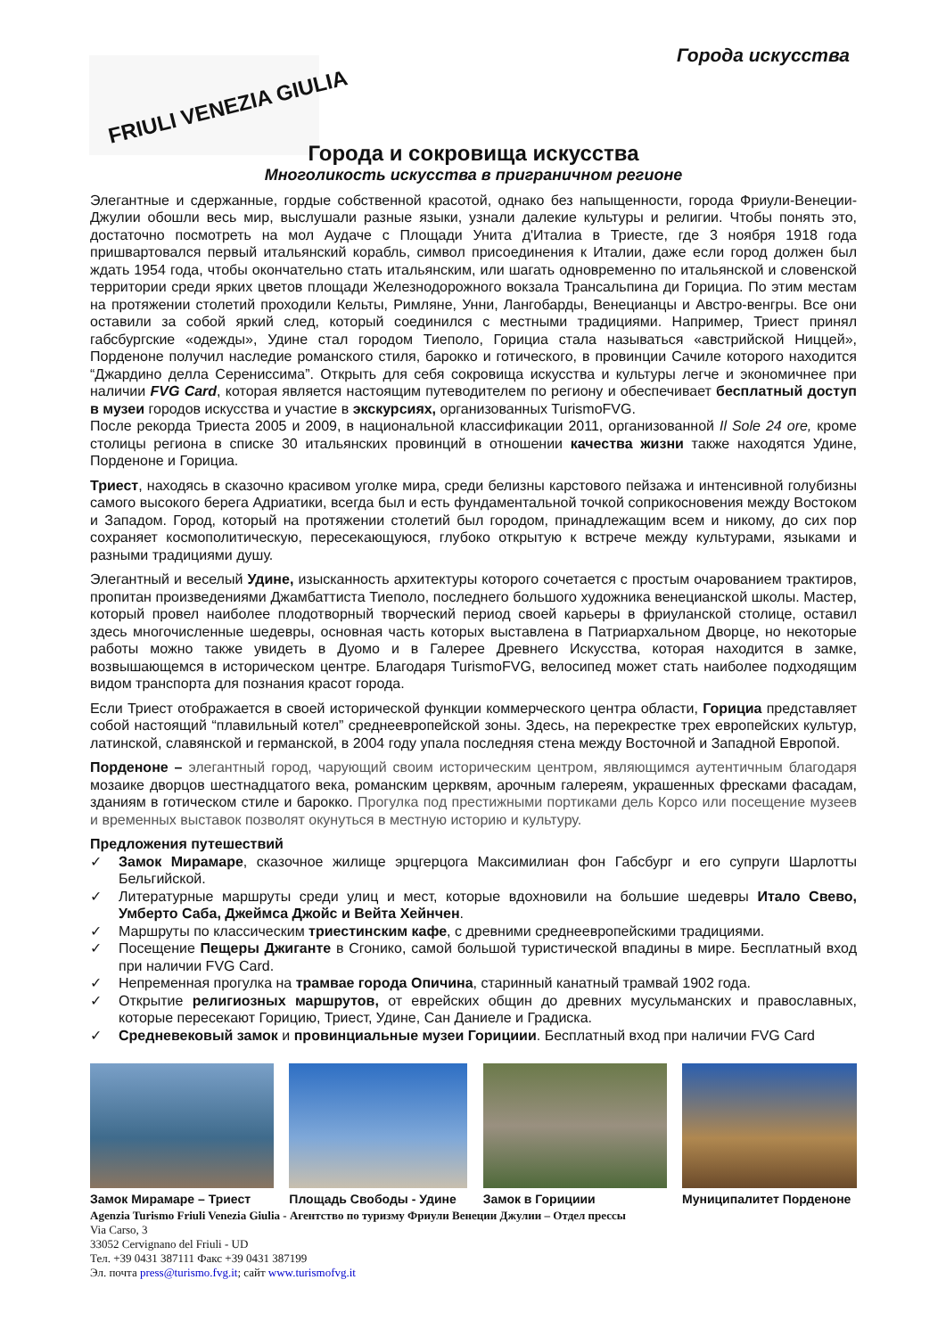Города искусства FRIULI VENEZIA GIULIA
Города и сокровища искусства
Многоликость искусства в приграничном регионе
Элегантные и сдержанные, гордые собственной красотой, однако без напыщенности, города Фриули-Венеции-Джулии обошли весь мир, выслушали разные языки, узнали далекие культуры и религии. Чтобы понять это, достаточно посмотреть на мол Аудаче с Площади Унита д'Италиа в Триесте, где 3 ноября 1918 года пришвартовался первый итальянский корабль, символ присоединения к Италии, даже если город должен был ждать 1954 года, чтобы окончательно стать итальянским, или шагать одновременно по итальянской и словенской территории среди ярких цветов площади Железнодорожного вокзала Трансальпина ди Горициа. По этим местам на протяжении столетий проходили Кельты, Римляне, Унни, Лангобарды, Венецианцы и Австро-венгры. Все они оставили за собой яркий след, который соединился с местными традициями. Например, Триест принял габсбургские «одежды», Удине стал городом Тиеполо, Горициа стала называться «австрийской Ниццей», Порденоне получил наследие романского стиля, барокко и готического, в провинции Сачиле которого находится “Джардино делла Серениссима”. Открыть для себя сокровища искусства и культуры легче и экономичнее при наличии FVG Card, которая является настоящим путеводителем по региону и обеспечивает бесплатный доступ в музеи городов искусства и участие в экскурсиях, организованных TurismoFVG.
После рекорда Триеста 2005 и 2009, в национальной классификации 2011, организованной Il Sole 24 ore, кроме столицы региона в списке 30 итальянских провинций в отношении качества жизни также находятся Удине, Порденоне и Горициа.
Триест, находясь в сказочно красивом уголке мира, среди белизны карстового пейзажа и интенсивной голубизны самого высокого берега Адриатики, всегда был и есть фундаментальной точкой соприкосновения между Востоком и Западом. Город, который на протяжении столетий был городом, принадлежащим всем и никому, до сих пор сохраняет космополитическую, пересекающуюся, глубоко открытую к встрече между культурами, языками и разными традициями душу.
Элегантный и веселый Удине, изысканность архитектуры которого сочетается с простым очарованием трактиров, пропитан произведениями Джамбаттиста Тиеполо, последнего большого художника венецианской школы. Мастер, который провел наиболее плодотворный творческий период своей карьеры в фриуланской столице, оставил здесь многочисленные шедевры, основная часть которых выставлена в Патриархальном Дворце, но некоторые работы можно также увидеть в Дуомо и в Галерее Древнего Искусства, которая находится в замке, возвышающемся в историческом центре. Благодаря TurismoFVG, велосипед может стать наиболее подходящим видом транспорта для познания красот города.
Если Триест отображается в своей исторической функции коммерческого центра области, Горициа представляет собой настоящий “плавильный котел” среднеевропейской зоны. Здесь, на перекрестке трех европейских культур, латинской, славянской и германской, в 2004 году упала последняя стена между Восточной и Западной Европой.
Порденоне – элегантный город, чарующий своим историческим центром, являющимся аутентичным благодаря мозаике дворцов шестнадцатого века, романским церквям, арочным галереям, украшенных фресками фасадам, зданиям в готическом стиле и барокко. Прогулка под престижными портиками дель Корсо или посещение музеев и временных выставок позволят окунуться в местную историю и культуру.
Предложения путешествий
✓ Замок Мирамаре, сказочное жилище эрцгерцога Максимилиан фон Габсбург и его супруги Шарлотты Бельгийской.
✓ Литературные маршруты среди улиц и мест, которые вдохновили на большие шедевры Итало Свево, Умберто Саба, Джеймса Джойс и Вейта Хейнчен.
✓ Маршруты по классическим триестинским кафе, с древними среднеевропейскими традициями.
✓ Посещение Пещеры Джиганте в Сгонико, самой большой туристической впадины в мире. Бесплатный вход при наличии FVG Card.
✓ Непременная прогулка на трамвае города Опичина, старинный канатный трамвай 1902 года.
✓ Открытие религиозных маршрутов, от еврейских общин до древних мусульманских и православных, которые пересекают Горицию, Триест, Удине, Сан Даниеле и Градиска.
✓ Средневековый замок и провинциальные музеи Горициии. Бесплатный вход при наличии FVG Card
Замок Мирамаре – Триест
Площадь Свободы - Удине
Замок в Горициии Муниципалитет Порденоне
Agenzia Turismo Friuli Venezia Giulia - Агентство по туризму Фриули Венеции Джулии – Отдел прессы
Via Carso, 3
33052 Cervignano del Friuli - UD
Тел. +39 0431 387111 Факс +39 0431 387199
Эл. почта press@turismo.fvg.it; сайт www.turismofvg.it